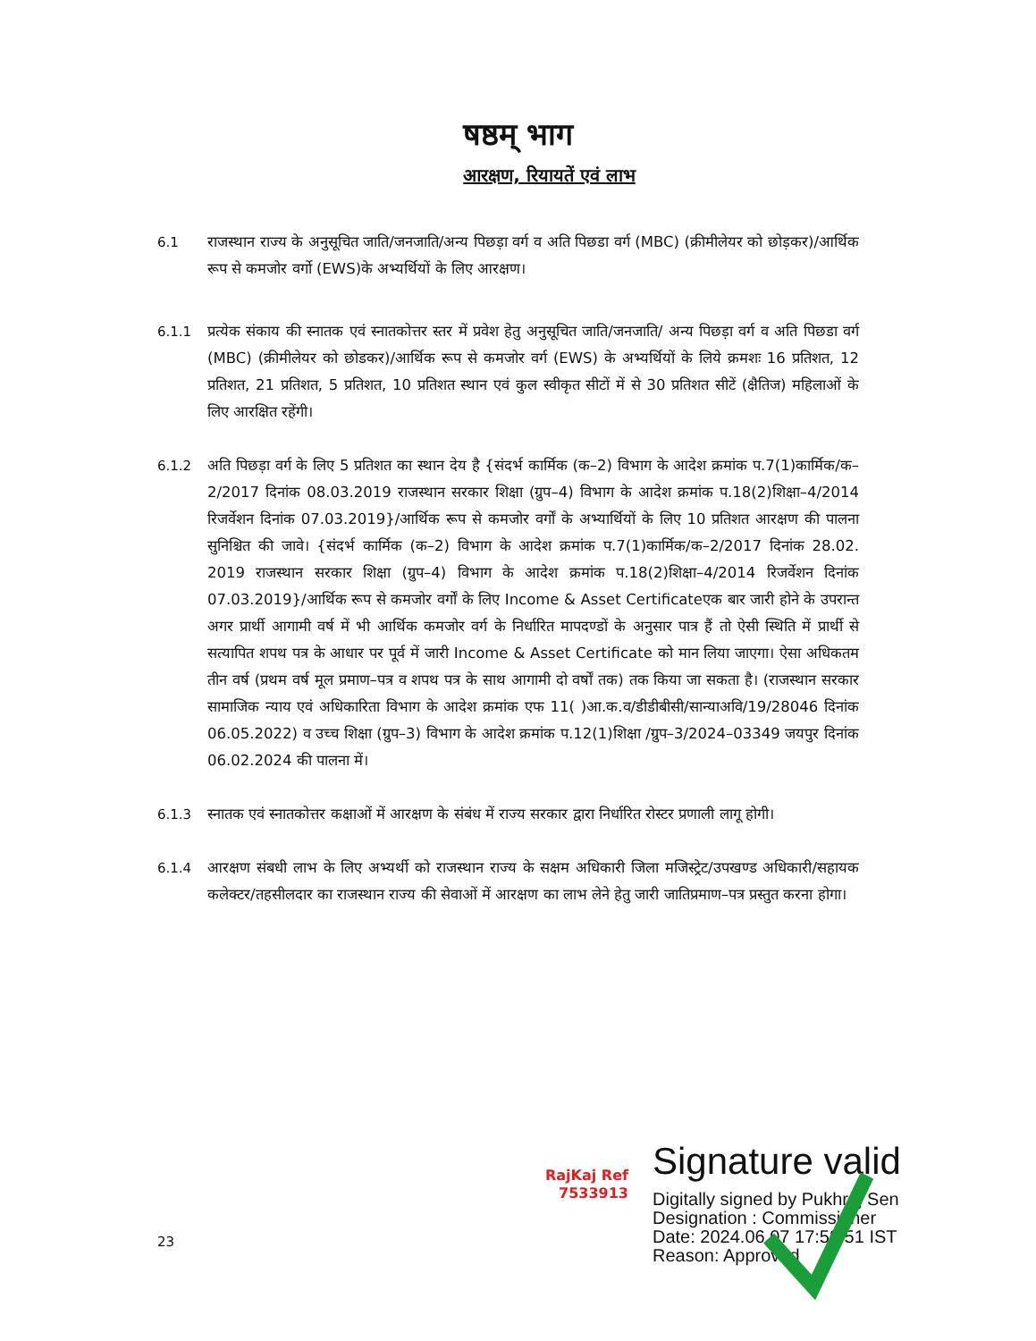षष्ठम् भाग
आरक्षण, रियायतें एवं लाभ
6.1 राजस्थान राज्य के अनुसूचित जाति/जनजाति/अन्य पिछड़ा वर्ग व अति पिछडा वर्ग (MBC) (क्रीमीलेयर को छोड़कर)/आर्थिक रूप से कमजोर वर्गो (EWS)के अभ्यर्थियों के लिए आरक्षण।
6.1.1 प्रत्येक संकाय की स्नातक एवं स्नातकोत्तर स्तर में प्रवेश हेतु अनुसूचित जाति/जनजाति/ अन्य पिछड़ा वर्ग व अति पिछडा वर्ग (MBC) (क्रीमीलेयर को छोडकर)/आर्थिक रूप से कमजोर वर्ग (EWS) के अभ्यर्थियों के लिये क्रमशः 16 प्रतिशत, 12 प्रतिशत, 21 प्रतिशत, 5 प्रतिशत, 10 प्रतिशत स्थान एवं कुल स्वीकृत सीटों में से 30 प्रतिशत सीटें (क्षैतिज) महिलाओं के लिए आरक्षित रहेंगी।
6.1.2 अति पिछड़ा वर्ग के लिए 5 प्रतिशत का स्थान देय है {संदर्भ कार्मिक (क–2) विभाग के आदेश क्रमांक प.7(1)कार्मिक/क–2/2017 दिनांक 08.03.2019 राजस्थान सरकार शिक्षा (ग्रुप–4) विभाग के आदेश क्रमांक प.18(2)शिक्षा–4/2014 रिजर्वेशन दिनांक 07.03.2019}/आर्थिक रूप से कमजोर वर्गों के अभ्यार्थियों के लिए 10 प्रतिशत आरक्षण की पालना सुनिश्चित की जावे। {संदर्भ कार्मिक (क–2) विभाग के आदेश क्रमांक प.7(1)कार्मिक/क–2/2017 दिनांक 28.02. 2019 राजस्थान सरकार शिक्षा (ग्रुप–4) विभाग के आदेश क्रमांक प.18(2)शिक्षा–4/2014 रिजर्वेशन दिनांक 07.03.2019}/आर्थिक रूप से कमजोर वर्गों के लिए Income & Asset Certificateएक बार जारी होने के उपरान्त अगर प्रार्थी आगामी वर्ष में भी आर्थिक कमजोर वर्ग के निर्धारित मापदण्डों के अनुसार पात्र हैं तो ऐसी स्थिति में प्रार्थी से सत्यापित शपथ पत्र के आधार पर पूर्व में जारी Income & Asset Certificate को मान लिया जाएगा। ऐसा अधिकतम तीन वर्ष (प्रथम वर्ष मूल प्रमाण–पत्र व शपथ पत्र के साथ आगामी दो वर्षों तक) तक किया जा सकता है। (राजस्थान सरकार सामाजिक न्याय एवं अधिकारिता विभाग के आदेश क्रमांक एफ 11( )आ.क.व/डीडीबीसी/सान्याअवि/19/28046 दिनांक 06.05.2022) व उच्च शिक्षा (ग्रुप–3) विभाग के आदेश क्रमांक प.12(1)शिक्षा /ग्रुप–3/2024–03349 जयपुर दिनांक 06.02.2024 की पालना में।
6.1.3 स्नातक एवं स्नातकोत्तर कक्षाओं में आरक्षण के संबंध में राज्य सरकार द्वारा निर्धारित रोस्टर प्रणाली लागू होगी।
6.1.4 आरक्षण संबधी लाभ के लिए अभ्यर्थी को राजस्थान राज्य के सक्षम अधिकारी जिला मजिस्ट्रेट/उपखण्ड अधिकारी/सहायक कलेक्टर/तहसीलदार का राजस्थान राज्य की सेवाओं में आरक्षण का लाभ लेने हेतु जारी जातिप्रमाण–पत्र प्रस्तुत करना होगा।
RajKaj Ref
7533913
Signature valid
Digitally signed by Pukhraj Sen
Designation : Commissioner
Date: 2024.06.07 17:58:51 IST
Reason: Approved
23